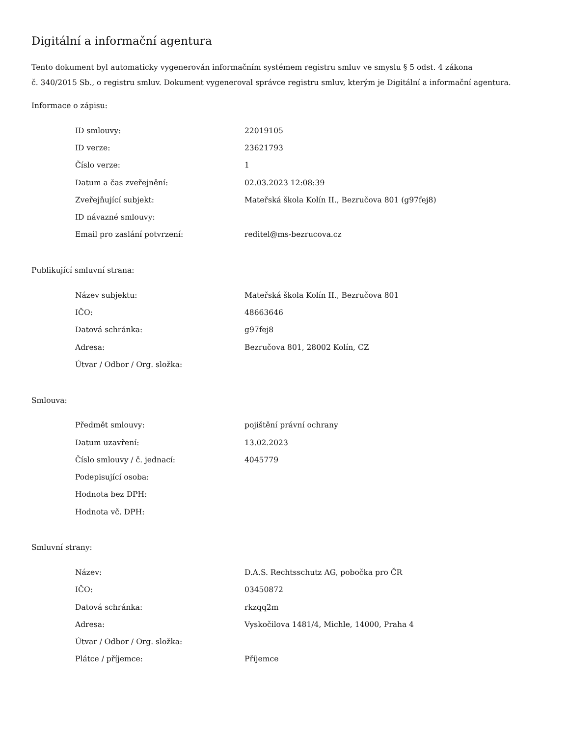Digitální a informační agentura
Tento dokument byl automaticky vygenerován informačním systémem registru smluv ve smyslu § 5 odst. 4 zákona
č. 340/2015 Sb., o registru smluv. Dokument vygeneroval správce registru smluv, kterým je Digitální a informační agentura.
Informace o zápisu:
| ID smlouvy: | 22019105 |
| ID verze: | 23621793 |
| Číslo verze: | 1 |
| Datum a čas zveřejnění: | 02.03.2023 12:08:39 |
| Zveřejňující subjekt: | Mateřská škola Kolín II., Bezručova 801 (g97fej8) |
| ID návazné smlouvy: | |
| Email pro zaslání potvrzení: | reditel@ms-bezrucova.cz |
Publikující smluvní strana:
| Název subjektu: | Mateřská škola Kolín II., Bezručova 801 |
| IČO: | 48663646 |
| Datová schránka: | g97fej8 |
| Adresa: | Bezručova 801, 28002 Kolín, CZ |
| Útvar / Odbor / Org. složka: | |
Smlouva:
| Předmět smlouvy: | pojištění právní ochrany |
| Datum uzavření: | 13.02.2023 |
| Číslo smlouvy / č. jednací: | 4045779 |
| Podepisující osoba: | |
| Hodnota bez DPH: | |
| Hodnota vč. DPH: | |
Smluvní strany:
| Název: | D.A.S. Rechtsschutz AG, pobočka pro ČR |
| IČO: | 03450872 |
| Datová schránka: | rkzqq2m |
| Adresa: | Vyskočilova 1481/4, Michle, 14000, Praha 4 |
| Útvar / Odbor / Org. složka: | |
| Plátce / příjemce: | Příjemce |